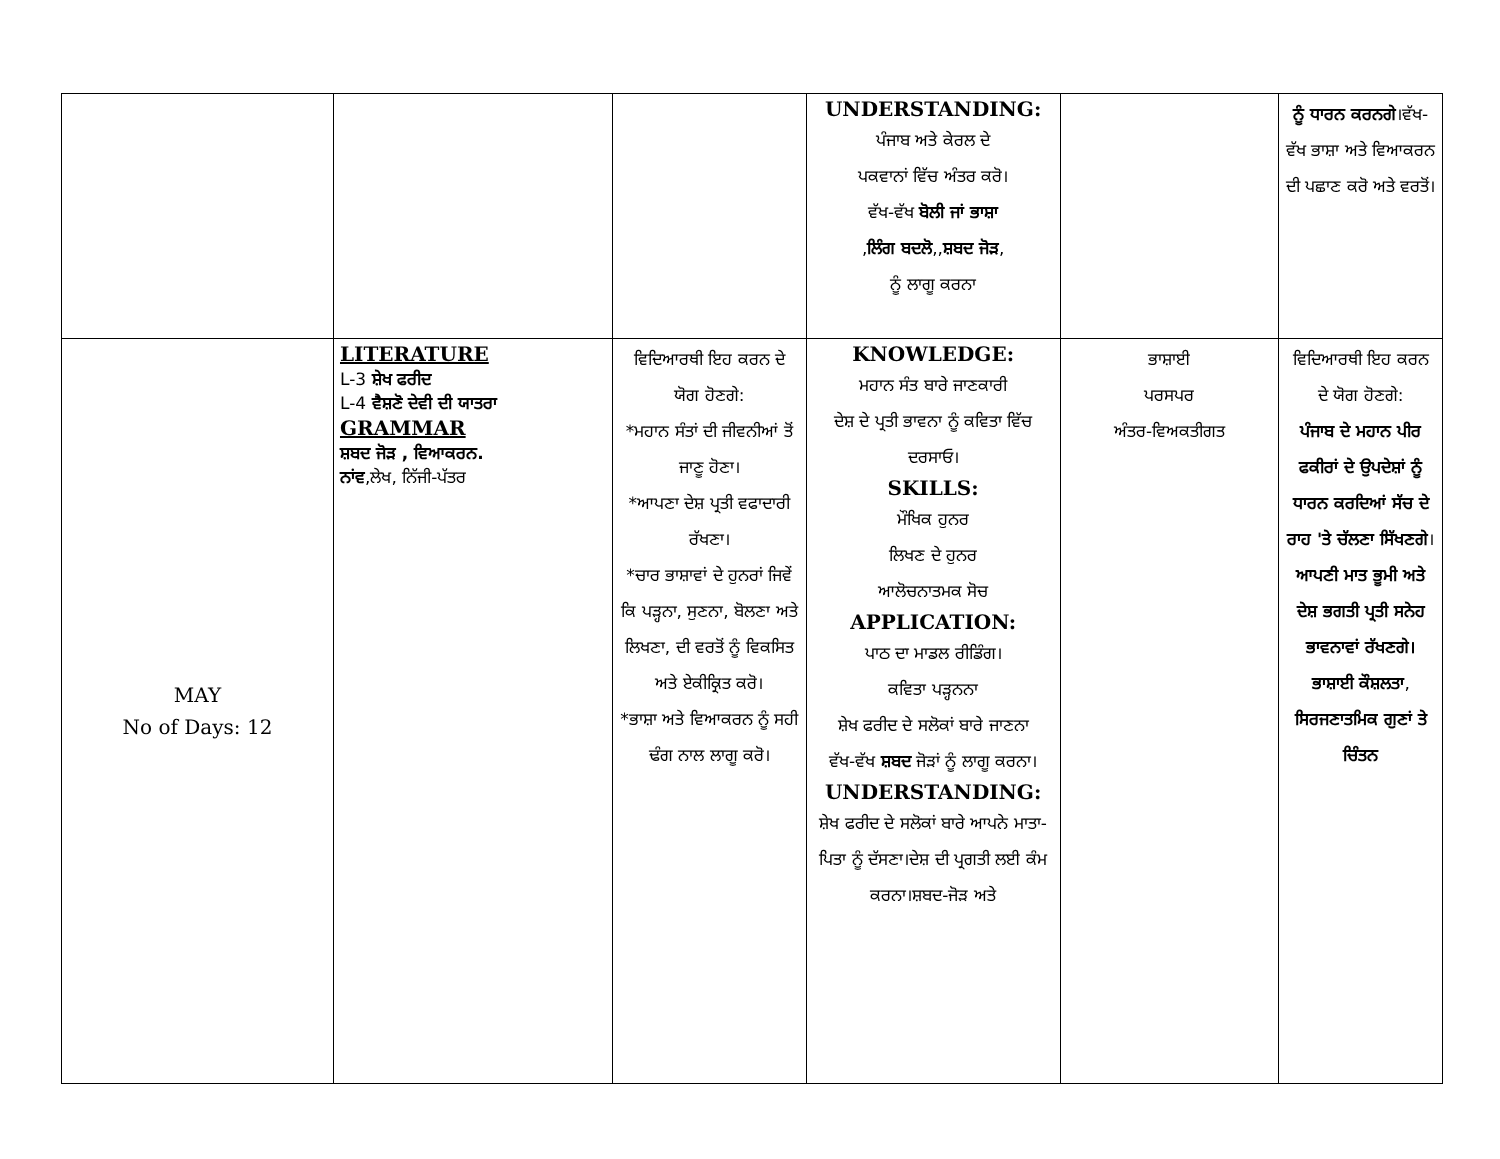| | | | UNDERSTANDING: ਪੰਜਾਬ ਅਤੇ ਕੇਰਲ ਦੇ ਪਕਵਾਨਾਂ ਵਿੱਚ ਅੰਤਰ ਕਰੋ। ਵੱਖ-ਵੱਖ ਬੋਲੀ ਜਾਂ ਭਾਸ਼ਾ , ਲਿੰਗ ਬਦਲੋ ,, ਸ਼ਬਦ ਜੋੜ , ਨੂੰ ਲਾਗੂ ਕਰਨਾ | | ਨੂੰ ਧਾਰਨ ਕਰਨਗੇ ।ਵੱਖ-ਵੱਖ ਭਾਸ਼ਾ ਅਤੇ ਵਿਆਕਰਨ ਦੀ ਪਛਾਣ ਕਰੋ ਅਤੇ ਵਰਤੋਂ। |
| MAY No of Days: 12 | LITERATURE L-3 ਸ਼ੇਖ ਫਰੀਦ L-4 ਵੈਸ਼ਣੋ ਦੇਵੀ ਦੀ ਯਾਤਰਾ GRAMMAR ਸ਼ਬਦ ਜੋੜ , ਵਿਆਕਰਨ. ਨਾਂਵ ,ਲੇਖ, ਨਿੱਜੀ-ਪੱਤਰ | ਵਿਦਿਆਰਥੀ ਇਹ ਕਰਨ ਦੇ ਯੋਗ ਹੋਣਗੇ: *ਮਹਾਨ ਸੰਤਾਂ ਦੀ ਜੀਵਨੀਆਂ ਤੋਂ ਜਾਣੂ ਹੋਣਾ। *ਆਪਣਾ ਦੇਸ਼ ਪ੍ਰਤੀ ਵਫਾਦਾਰੀ ਰੱਖਣਾ। *ਚਾਰ ਭਾਸ਼ਾਵਾਂ ਦੇ ਹੁਨਰਾਂ ਜਿਵੇਂ ਕਿ ਪੜ੍ਹਨਾ, ਸੁਣਨਾ, ਬੋਲਣਾ ਅਤੇ ਲਿਖਣਾ, ਦੀ ਵਰਤੋਂ ਨੂੰ ਵਿਕਸਿਤ ਅਤੇ ਏਕੀਕ੍ਰਿਤ ਕਰੋ। *ਭਾਸ਼ਾ ਅਤੇ ਵਿਆਕਰਨ ਨੂੰ ਸਹੀ ਢੰਗ ਨਾਲ ਲਾਗੂ ਕਰੋ। | KNOWLEDGE: ਮਹਾਨ ਸੰਤ ਬਾਰੇ ਜਾਣਕਾਰੀ ਦੇਸ਼ ਦੇ ਪ੍ਰਤੀ ਭਾਵਨਾ ਨੂੰ ਕਵਿਤਾ ਵਿੱਚ ਦਰਸਾਓ। SKILLS: ਮੌਖਿਕ ਹੁਨਰ ਲਿਖਣ ਦੇ ਹੁਨਰ ਆਲੋਚਨਾਤਮਕ ਸੋਚ APPLICATION: ਪਾਠ ਦਾ ਮਾਡਲ ਰੀਡਿੰਗ। ਕਵਿਤਾ ਪੜ੍ਹਨਨਾ ਸ਼ੇਖ ਫਰੀਦ ਦੇ ਸਲੋਕਾਂ ਬਾਰੇ ਜਾਣਨਾ ਵੱਖ-ਵੱਖ ਸ਼ਬਦ ਜੋੜਾਂ ਨੂੰ ਲਾਗੂ ਕਰਨਾ। UNDERSTANDING: ਸ਼ੇਖ ਫਰੀਦ ਦੇ ਸਲੋਕਾਂ ਬਾਰੇ ਆਪਨੇ ਮਾਤਾ-ਪਿਤਾ ਨੂੰ ਦੱਸਣਾ।ਦੇਸ਼ ਦੀ ਪ੍ਰਗਤੀ ਲਈ ਕੰਮ ਕਰਨਾ।ਸ਼ਬਦ-ਜੋੜ ਅਤੇ | ਭਾਸ਼ਾਈ ਪਰਸਪਰ ਅੰਤਰ-ਵਿਅਕਤੀਗਤ | ਵਿਦਿਆਰਥੀ ਇਹ ਕਰਨ ਦੇ ਯੋਗ ਹੋਣਗੇ: ਪੰਜਾਬ ਦੇ ਮਹਾਨ ਪੀਰ ਫਕੀਰਾਂ ਦੇ ਉਪਦੇਸ਼ਾਂ ਨੂੰ ਧਾਰਨ ਕਰਦਿਆਂ ਸੱਚ ਦੇ ਰਾਹ 'ਤੇ ਚੱਲਣਾ ਸਿੱਖਣਗੇ । ਆਪਣੀ ਮਾਤ ਭੂਮੀ ਅਤੇ ਦੇਸ਼ ਭਗਤੀ ਪ੍ਰਤੀ ਸਨੇਹ ਭਾਵਨਾਵਾਂ ਰੱਖਣਗੇ। ਭਾਸ਼ਾਈ ਕੌਸ਼ਲਤਾ , ਸਿਰਜਣਾਤਮਿਕ ਗੁਣਾਂ ਤੇ ਚਿੰਤਨ |